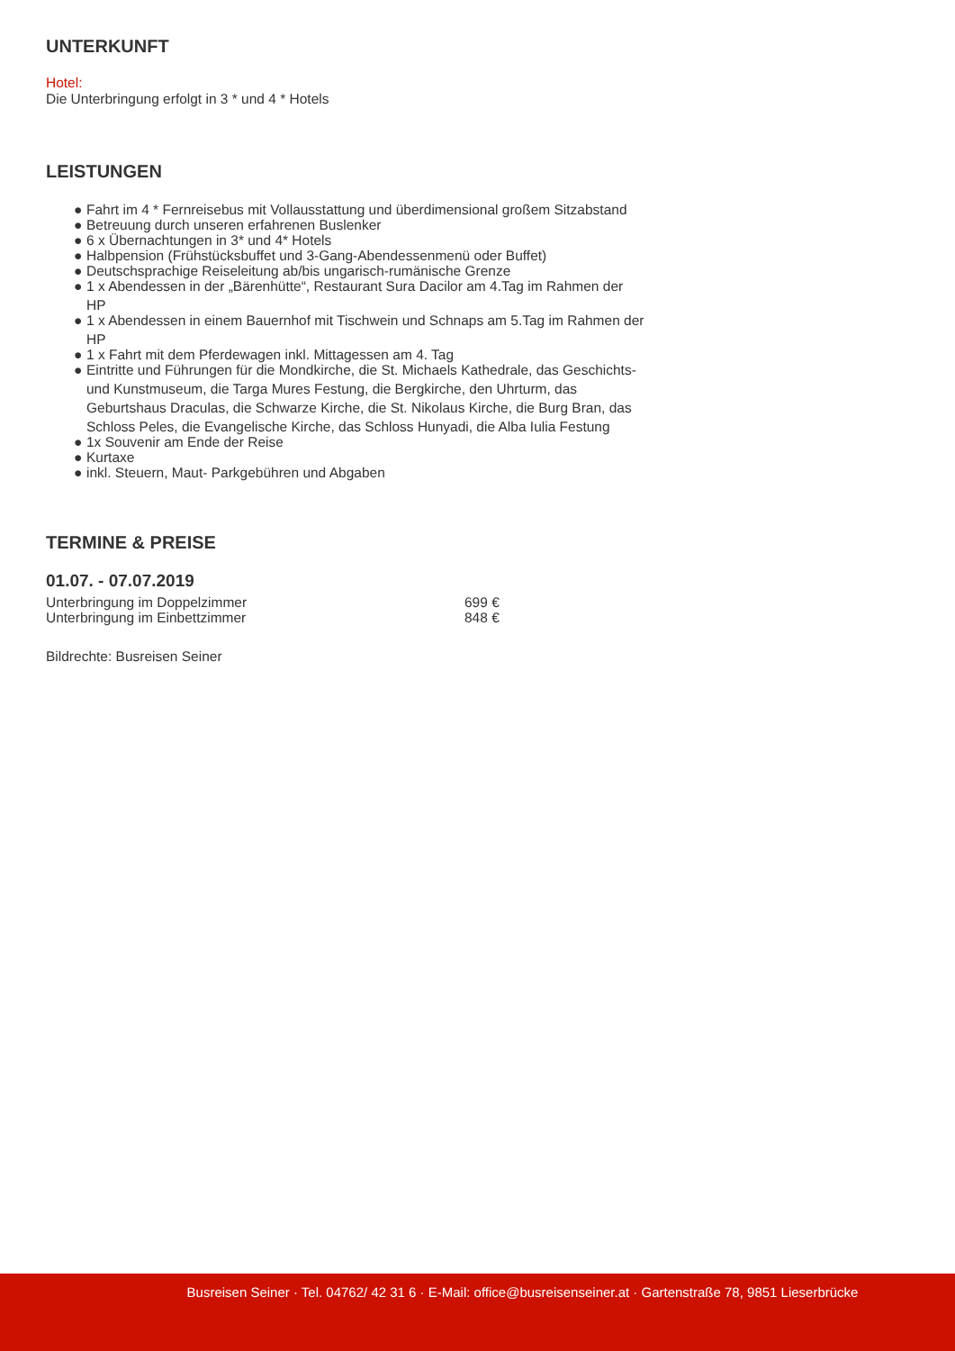UNTERKUNFT
Hotel:
Die Unterbringung erfolgt in 3 * und 4 * Hotels
LEISTUNGEN
● Fahrt im 4 * Fernreisebus mit Vollausstattung und überdimensional großem Sitzabstand
● Betreuung durch unseren erfahrenen Buslenker
● 6 x Übernachtungen in 3* und 4* Hotels
● Halbpension (Frühstücksbuffet und 3-Gang-Abendessenmenü oder Buffet)
● Deutschsprachige Reiseleitung ab/bis ungarisch-rumänische Grenze
● 1 x Abendessen in der „Bärenhütte“, Restaurant Sura Dacilor am 4.Tag im Rahmen der HP
● 1 x Abendessen in einem Bauernhof mit Tischwein und Schnaps am 5.Tag im Rahmen der HP
● 1 x Fahrt mit dem Pferdewagen inkl. Mittagessen am 4. Tag
● Eintritte und Führungen für die Mondkirche, die St. Michaels Kathedrale, das Geschichts- und Kunstmuseum, die Targa Mures Festung, die Bergkirche, den Uhrturm, das Geburtshaus Draculas, die Schwarze Kirche, die St. Nikolaus Kirche, die Burg Bran, das Schloss Peles, die Evangelische Kirche, das Schloss Hunyadi, die Alba Iulia Festung
● 1x Souvenir am Ende der Reise
● Kurtaxe
● inkl. Steuern, Maut- Parkgebühren und Abgaben
TERMINE & PREISE
01.07. - 07.07.2019
| Unterbringung im Doppelzimmer | 699 € |
| Unterbringung im Einbettzimmer | 848 € |
Bildrechte: Busreisen Seiner
Busreisen Seiner · Tel. 04762/ 42 31 6 · E-Mail: office@busreisenseiner.at · Gartenstraße 78, 9851 Lieserbrücke